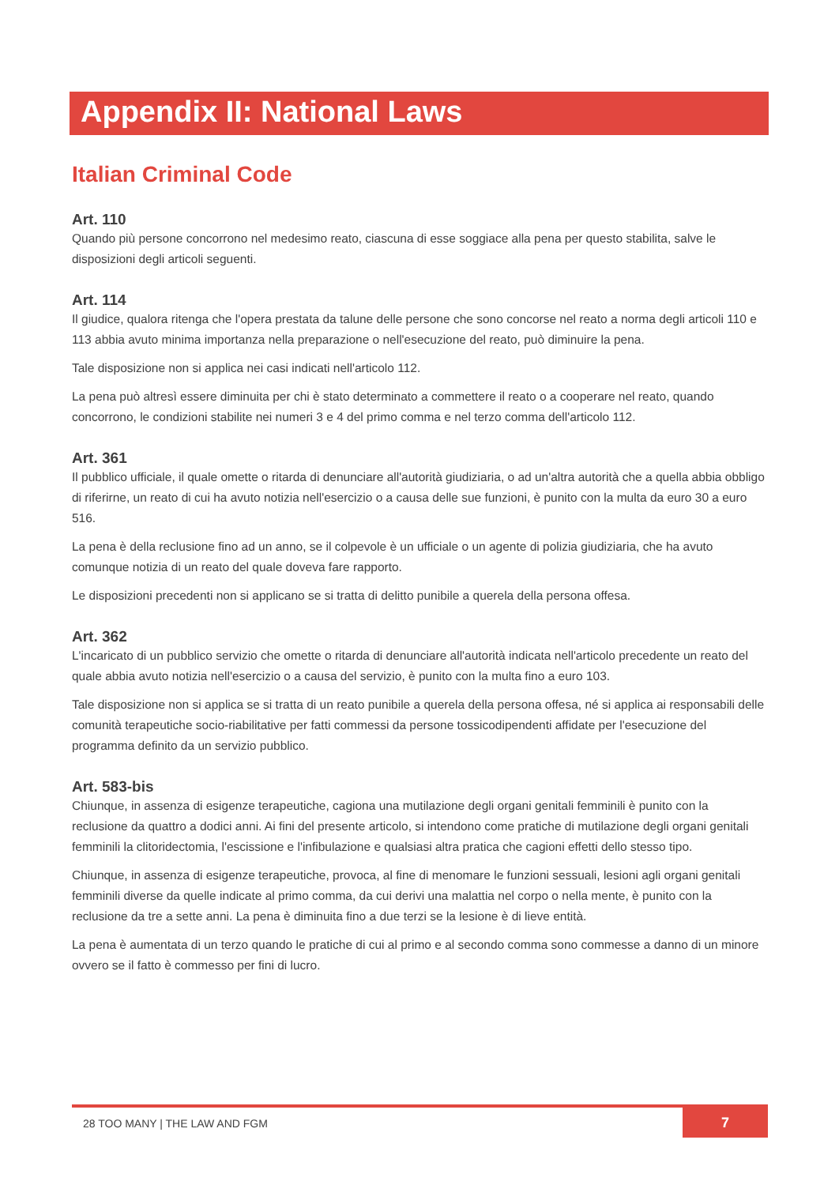Appendix II: National Laws
Italian Criminal Code
Art. 110
Quando più persone concorrono nel medesimo reato, ciascuna di esse soggiace alla pena per questo stabilita, salve le disposizioni degli articoli seguenti.
Art. 114
Il giudice, qualora ritenga che l'opera prestata da talune delle persone che sono concorse nel reato a norma degli articoli 110 e 113 abbia avuto minima importanza nella preparazione o nell'esecuzione del reato, può diminuire la pena.
Tale disposizione non si applica nei casi indicati nell'articolo 112.
La pena può altresì essere diminuita per chi è stato determinato a commettere il reato o a cooperare nel reato, quando concorrono, le condizioni stabilite nei numeri 3 e 4 del primo comma e nel terzo comma dell'articolo 112.
Art. 361
Il pubblico ufficiale, il quale omette o ritarda di denunciare all'autorità giudiziaria, o ad un'altra autorità che a quella abbia obbligo di riferirne, un reato di cui ha avuto notizia nell'esercizio o a causa delle sue funzioni, è punito con la multa da euro 30 a euro 516.
La pena è della reclusione fino ad un anno, se il colpevole è un ufficiale o un agente di polizia giudiziaria, che ha avuto comunque notizia di un reato del quale doveva fare rapporto.
Le disposizioni precedenti non si applicano se si tratta di delitto punibile a querela della persona offesa.
Art. 362
L'incaricato di un pubblico servizio che omette o ritarda di denunciare all'autorità indicata nell'articolo precedente un reato del quale abbia avuto notizia nell'esercizio o a causa del servizio, è punito con la multa fino a euro 103.
Tale disposizione non si applica se si tratta di un reato punibile a querela della persona offesa, né si applica ai responsabili delle comunità terapeutiche socio-riabilitative per fatti commessi da persone tossicodipendenti affidate per l'esecuzione del programma definito da un servizio pubblico.
Art. 583-bis
Chiunque, in assenza di esigenze terapeutiche, cagiona una mutilazione degli organi genitali femminili è punito con la reclusione da quattro a dodici anni. Ai fini del presente articolo, si intendono come pratiche di mutilazione degli organi genitali femminili la clitoridectomia, l'escissione e l'infibulazione e qualsiasi altra pratica che cagioni effetti dello stesso tipo.
Chiunque, in assenza di esigenze terapeutiche, provoca, al fine di menomare le funzioni sessuali, lesioni agli organi genitali femminili diverse da quelle indicate al primo comma, da cui derivi una malattia nel corpo o nella mente, è punito con la reclusione da tre a sette anni. La pena è diminuita fino a due terzi se la lesione è di lieve entità.
La pena è aumentata di un terzo quando le pratiche di cui al primo e al secondo comma sono commesse a danno di un minore ovvero se il fatto è commesso per fini di lucro.
28 TOO MANY | THE LAW AND FGM 7